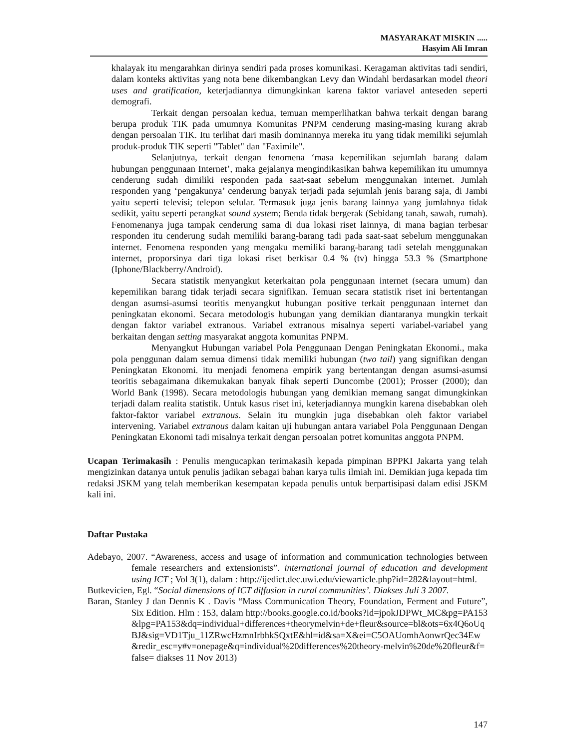MASYARAKAT MISKIN .....
Hasyim Ali Imran
khalayak itu mengarahkan dirinya sendiri pada proses komunikasi. Keragaman aktivitas tadi sendiri, dalam konteks aktivitas yang nota bene dikembangkan Levy dan Windahl berdasarkan model theori uses and gratification, keterjadiannya dimungkinkan karena faktor variavel anteseden seperti demografi.
Terkait dengan persoalan kedua, temuan memperlihatkan bahwa terkait dengan barang berupa produk TIK pada umumnya Komunitas PNPM cenderung masing-masing kurang akrab dengan persoalan TIK. Itu terlihat dari masih dominannya mereka itu yang tidak memiliki sejumlah produk-produk TIK seperti "Tablet" dan "Faximile".
Selanjutnya, terkait dengan fenomena ‘masa kepemilikan sejumlah barang dalam hubungan penggunaan Internet’, maka gejalanya mengindikasikan bahwa kepemilikan itu umumnya cenderung sudah dimiliki responden pada saat-saat sebelum menggunakan internet. Jumlah responden yang ‘pengakunya’ cenderung banyak terjadi pada sejumlah jenis barang saja, di Jambi yaitu seperti televisi; telepon selular. Termasuk juga jenis barang lainnya yang jumlahnya tidak sedikit, yaitu seperti perangkat sound system; Benda tidak bergerak (Sebidang tanah, sawah, rumah). Fenomenanya juga tampak cenderung sama di dua lokasi riset lainnya, di mana bagian terbesar responden itu cenderung sudah memiliki barang-barang tadi pada saat-saat sebelum menggunakan internet. Fenomena responden yang mengaku memiliki barang-barang tadi setelah menggunakan internet, proporsinya dari tiga lokasi riset berkisar 0.4 % (tv) hingga 53.3 % (Smartphone (Iphone/Blackberry/Android).
Secara statistik menyangkut keterkaitan pola penggunaan internet (secara umum) dan kepemilikan barang tidak terjadi secara signifikan. Temuan secara statistik riset ini bertentangan dengan asumsi-asumsi teoritis menyangkut hubungan positive terkait penggunaan internet dan peningkatan ekonomi. Secara metodologis hubungan yang demikian diantaranya mungkin terkait dengan faktor variabel extranous. Variabel extranous misalnya seperti variabel-variabel yang berkaitan dengan setting masyarakat anggota komunitas PNPM.
Menyangkut Hubungan variabel Pola Penggunaan Dengan Peningkatan Ekonomi., maka pola penggunan dalam semua dimensi tidak memiliki hubungan (two tail) yang signifikan dengan Peningkatan Ekonomi. itu menjadi fenomena empirik yang bertentangan dengan asumsi-asumsi teoritis sebagaimana dikemukakan banyak fihak seperti Duncombe (2001); Prosser (2000); dan World Bank (1998). Secara metodologis hubungan yang demikian memang sangat dimungkinkan terjadi dalam realita statistik. Untuk kasus riset ini, keterjadiannya mungkin karena disebabkan oleh faktor-faktor variabel extranous. Selain itu mungkin juga disebabkan oleh faktor variabel intervening. Variabel extranous dalam kaitan uji hubungan antara variabel Pola Penggunaan Dengan Peningkatan Ekonomi tadi misalnya terkait dengan persoalan potret komunitas anggota PNPM.
Ucapan Terimakasih : Penulis mengucapkan terimakasih kepada pimpinan BPPKI Jakarta yang telah mengizinkan datanya untuk penulis jadikan sebagai bahan karya tulis ilmiah ini. Demikian juga kepada tim redaksi JSKM yang telah memberikan kesempatan kepada penulis untuk berpartisipasi dalam edisi JSKM kali ini.
Daftar Pustaka
Adebayo, 2007. “Awareness, access and usage of information and communication technologies between female researchers and extensionists”. international journal of education and development using ICT ; Vol 3(1), dalam : http://ijedict.dec.uwi.edu/viewarticle.php?id=282&layout=html.
Butkevicien, Egl. “Social dimensions of ICT diffusion in rural communities’. Diakses Juli 3 2007.
Baran, Stanley J dan Dennis K . Davis “Mass Communication Theory, Foundation, Ferment and Future”, Six Edition. Hlm : 153, dalam http://books.google.co.id/books?id=jpokJDPWt_MC&pg=PA153&lpg=PA153&dq=individual+differences+theorymelvin+de+fleur&source=bl&ots=6x4Q6oUqBJ&sig=VD1Tju_11ZRwcHzmnIrbhkSQxtE&hl=id&sa=X&ei=C5OAUomhAonwrQec34Ew&redir_esc=y#v=onepage&q=individual%20differences%20theory-melvin%20de%20fleur&f=false= diakses 11 Nov 2013)
147